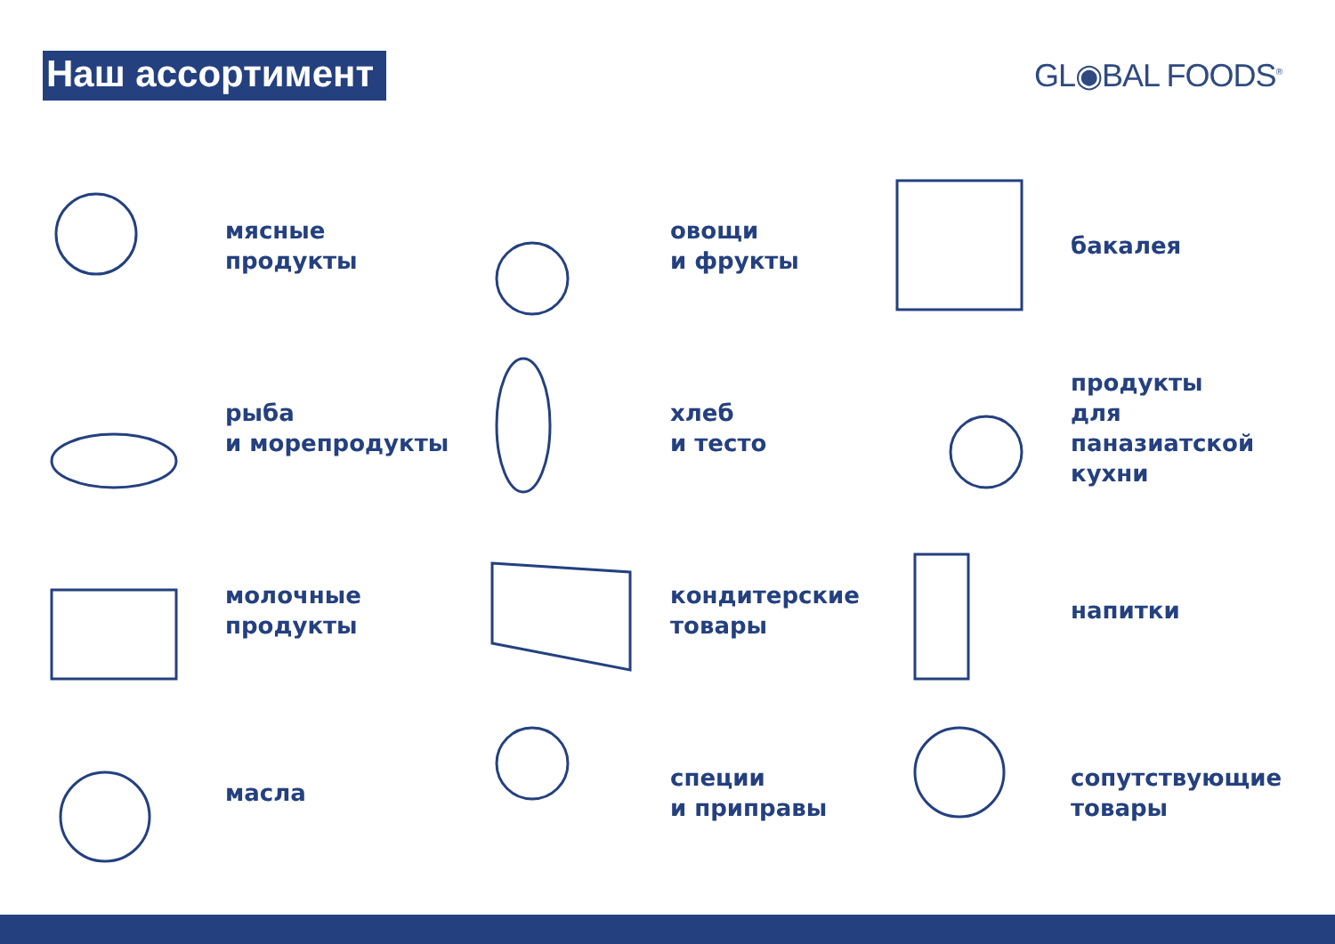Наш ассортимент
GL◉BAL FOODS<sup>®</sup>
мясные
продукты
овощи
и фрукты
бакалея
рыба
и морепродукты
хлеб
и тесто
продукты
для
паназиатской
кухни
молочные
продукты
кондитерские
товары
напитки
масла
специи
и приправы
сопутствующие
товары